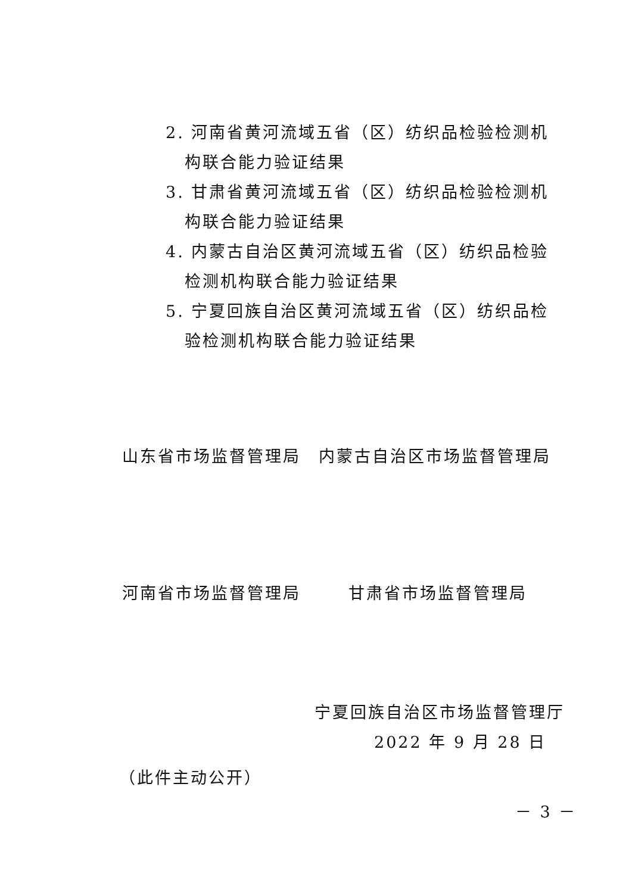2. 河南省黄河流域五省（区）纺织品检验检测机构联合能力验证结果
3. 甘肃省黄河流域五省（区）纺织品检验检测机构联合能力验证结果
4. 内蒙古自治区黄河流域五省（区）纺织品检验检测机构联合能力验证结果
5. 宁夏回族自治区黄河流域五省（区）纺织品检验检测机构联合能力验证结果
山东省市场监督管理局 内蒙古自治区市场监督管理局
河南省市场监督管理局 甘肃省市场监督管理局
宁夏回族自治区市场监督管理厅
2022 年 9 月 28 日
（此件主动公开）
－ 3 －